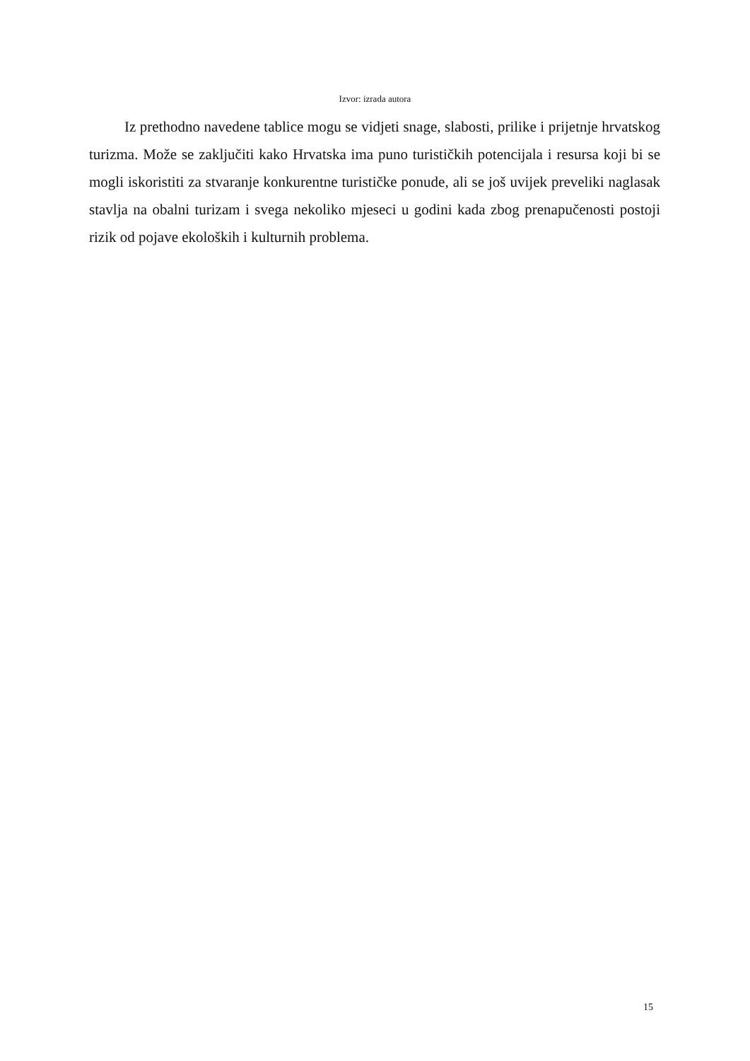Izvor: izrada autora
Iz prethodno navedene tablice mogu se vidjeti snage, slabosti, prilike i prijetnje hrvatskog turizma. Može se zaključiti kako Hrvatska ima puno turističkih potencijala i resursa koji bi se mogli iskoristiti za stvaranje konkurentne turističke ponude, ali se još uvijek preveliki naglasak stavlja na obalni turizam i svega nekoliko mjeseci u godini kada zbog prenapučenosti postoji rizik od pojave ekoloških i kulturnih problema.
15